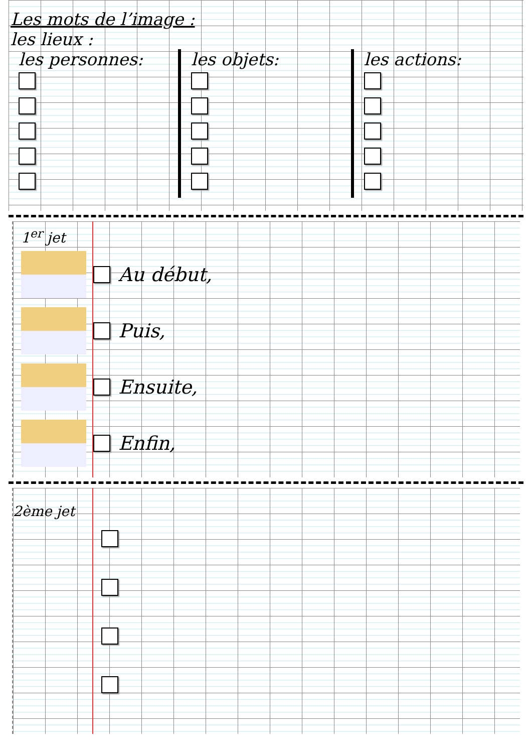Les mots de l’image :
les lieux :
les personnes: les objets: les actions:
1<sup>er</sup> jet
Au début,
Puis,
Ensuite,
Enfin,
2ème jet